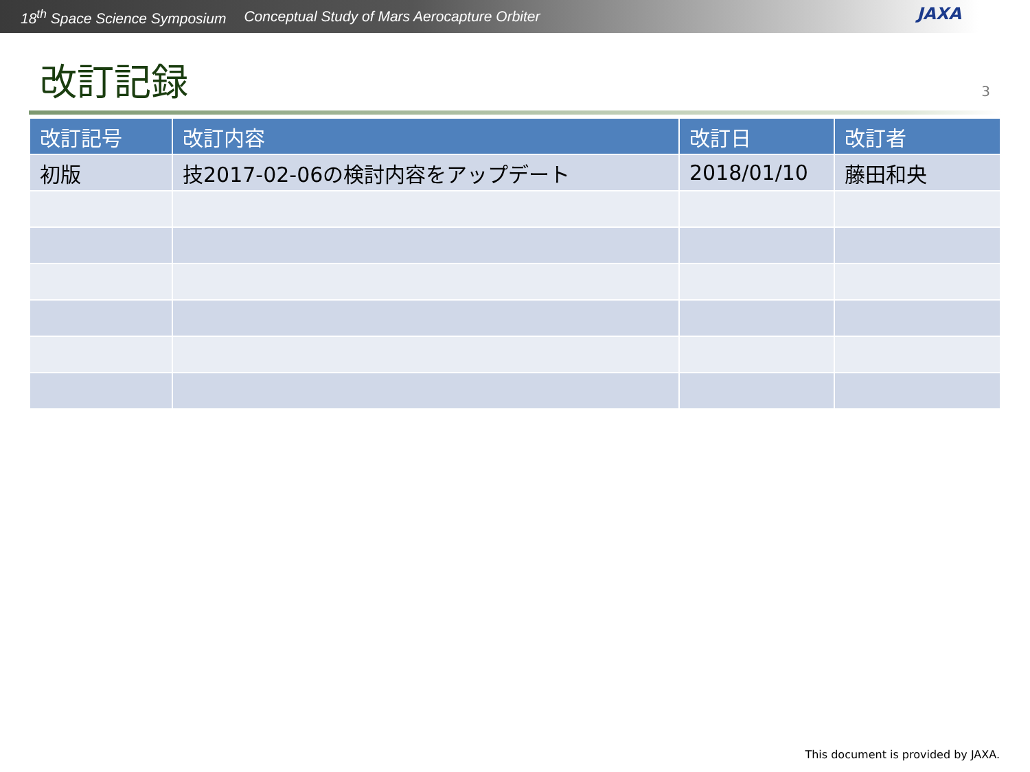18<sup>th</sup> Space Science Symposium Conceptual Study of Mars Aerocapture Orbiter
JAXA
改訂記録
3
| 改訂記号 | 改訂内容 | 改訂日 | 改訂者 |
| --- | --- | --- | --- |
| 初版 | 技2017-02-06の検討内容をアップデート | 2018/01/10 | 藤田和央 |
This document is provided by JAXA.